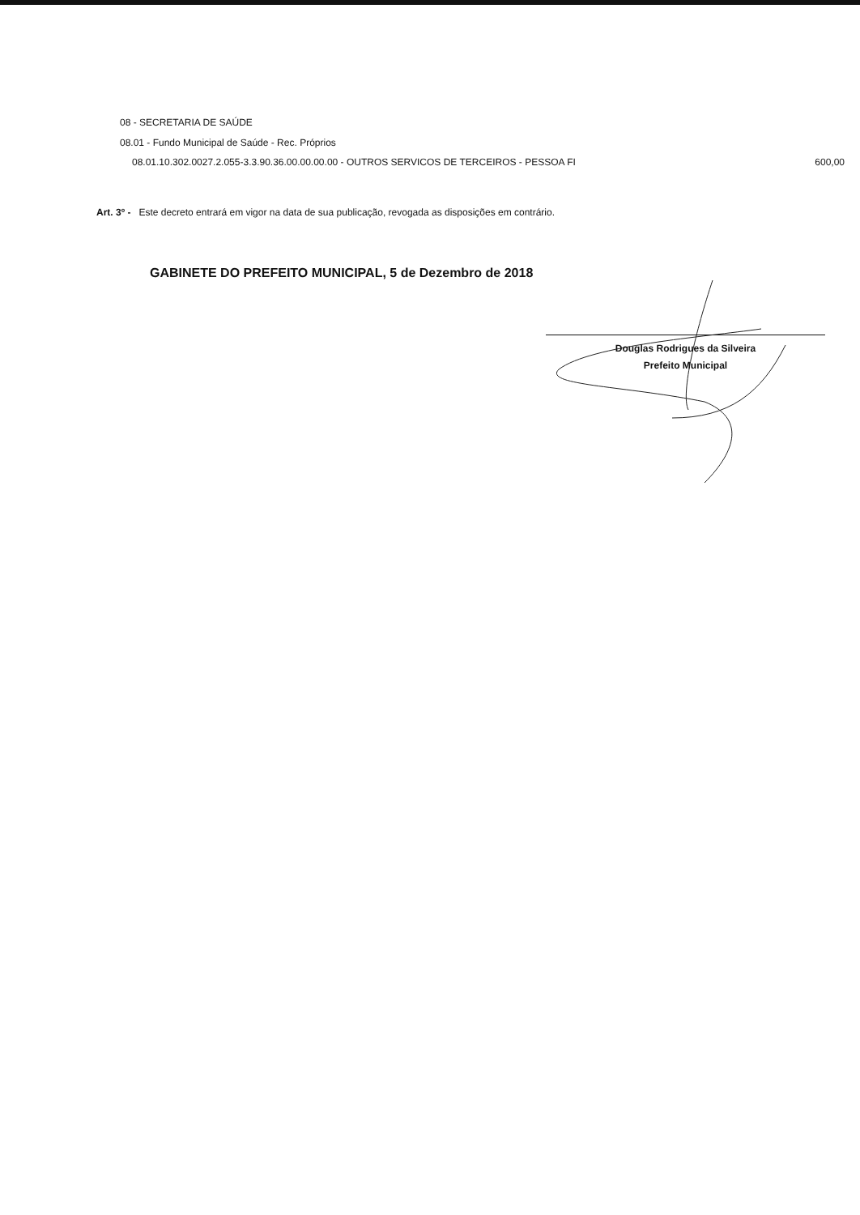08 - SECRETARIA DE SAÚDE
08.01 - Fundo Municipal de Saúde - Rec. Próprios
08.01.10.302.0027.2.055-3.3.90.36.00.00.00.00 - OUTROS SERVICOS DE TERCEIROS - PESSOA FI 600,00
Art. 3º - Este decreto entrará em vigor na data de sua publicação, revogada as disposições em contrário.
GABINETE DO PREFEITO MUNICIPAL, 5 de Dezembro de 2018
Douglas Rodrigues da Silveira
Prefeito Municipal